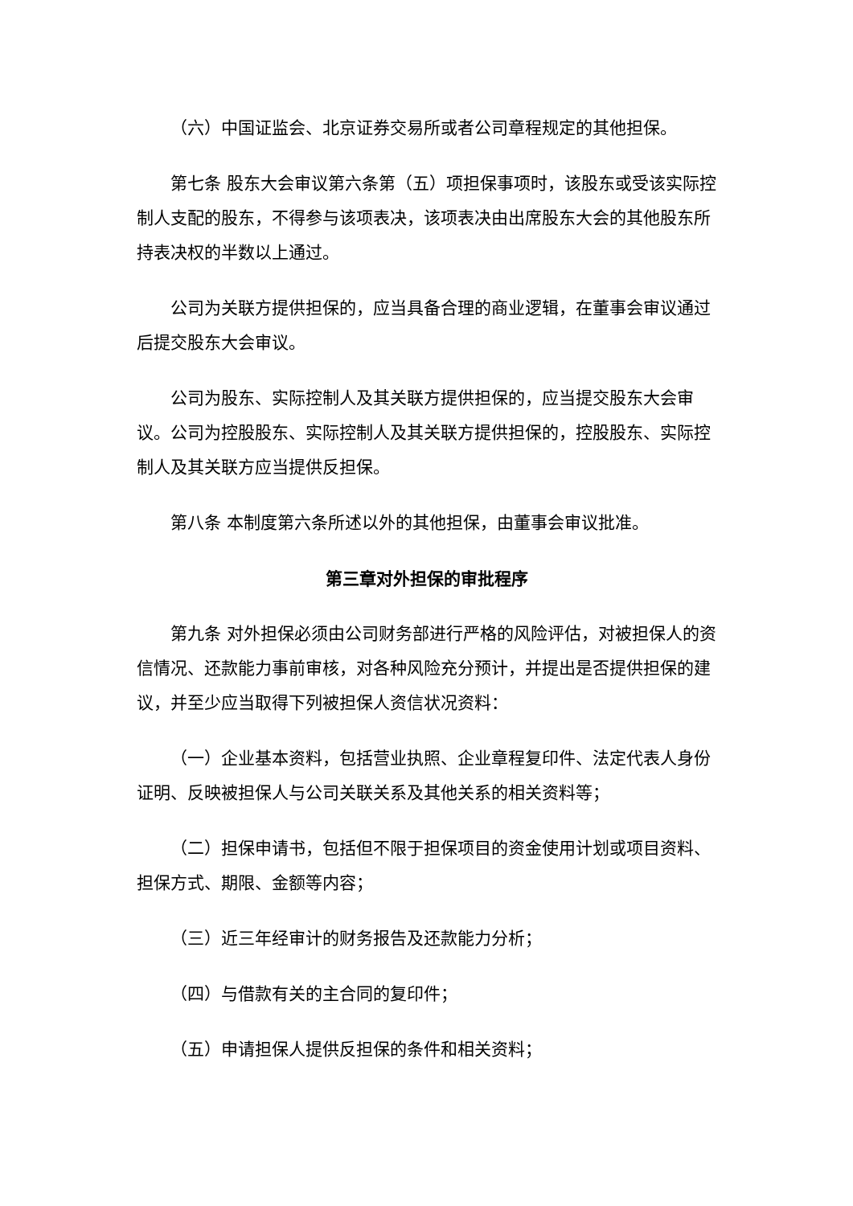（六）中国证监会、北京证券交易所或者公司章程规定的其他担保。
第七条 股东大会审议第六条第（五）项担保事项时，该股东或受该实际控制人支配的股东，不得参与该项表决，该项表决由出席股东大会的其他股东所持表决权的半数以上通过。
公司为关联方提供担保的，应当具备合理的商业逻辑，在董事会审议通过后提交股东大会审议。
公司为股东、实际控制人及其关联方提供担保的，应当提交股东大会审议。公司为控股股东、实际控制人及其关联方提供担保的，控股股东、实际控制人及其关联方应当提供反担保。
第八条 本制度第六条所述以外的其他担保，由董事会审议批准。
第三章对外担保的审批程序
第九条 对外担保必须由公司财务部进行严格的风险评估，对被担保人的资信情况、还款能力事前审核，对各种风险充分预计，并提出是否提供担保的建议，并至少应当取得下列被担保人资信状况资料：
（一）企业基本资料，包括营业执照、企业章程复印件、法定代表人身份证明、反映被担保人与公司关联关系及其他关系的相关资料等；
（二）担保申请书，包括但不限于担保项目的资金使用计划或项目资料、担保方式、期限、金额等内容；
（三）近三年经审计的财务报告及还款能力分析；
（四）与借款有关的主合同的复印件；
（五）申请担保人提供反担保的条件和相关资料；